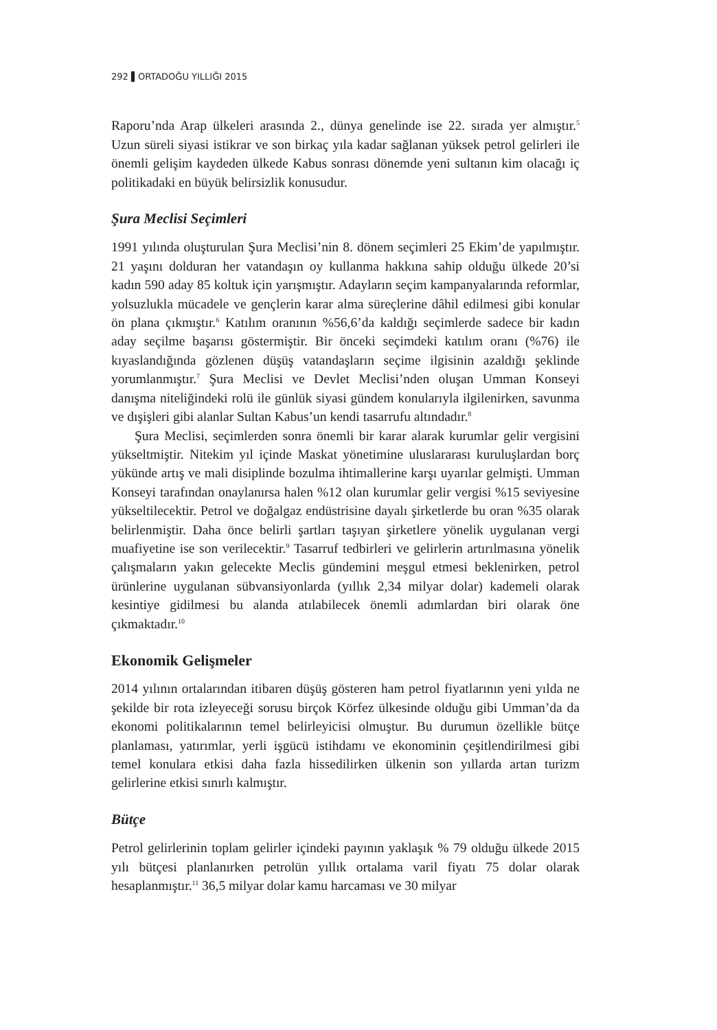292 ▌ORTADOĞU YILLIĞI 2015
Raporu’nda Arap ülkeleri arasında 2., dünya genelinde ise 22. sırada yer almıştır.<sup>5</sup> Uzun süreli siyasi istikrar ve son birkaç yıla kadar sağlanan yüksek petrol gelirleri ile önemli gelişim kaydeden ülkede Kabus sonrası dönemde yeni sultanın kim olacağı iç politikadaki en büyük belirsizlik konusudur.
Şura Meclisi Seçimleri
1991 yılında oluşturulan Şura Meclisi’nin 8. dönem seçimleri 25 Ekim’de yapılmıştır. 21 yaşını dolduran her vatandaşın oy kullanma hakkına sahip olduğu ülkede 20’si kadın 590 aday 85 koltuk için yarışmıştır. Adayların seçim kampanyalarında reformlar, yolsuzlukla mücadele ve gençlerin karar alma süreçlerine dâhil edilmesi gibi konular ön plana çıkmıştır.<sup>6</sup> Katılım oranının %56,6’da kaldığı seçimlerde sadece bir kadın aday seçilme başarısı göstermiştir. Bir önceki seçimdeki katılım oranı (%76) ile kıyaslandığında gözlenen düşüş vatandaşların seçime ilgisinin azaldığı şeklinde yorumlanmıştır.<sup>7</sup> Şura Meclisi ve Devlet Meclisi’nden oluşan Umman Konseyi danışma niteliğindeki rolü ile günlük siyasi gündem konularıyla ilgilenirken, savunma ve dışişleri gibi alanlar Sultan Kabus’un kendi tasarrufu altındadır.<sup>8</sup>
Şura Meclisi, seçimlerden sonra önemli bir karar alarak kurumlar gelir vergisini yükseltmiştir. Nitekim yıl içinde Maskat yönetimine uluslararası kuruluşlardan borç yükünde artış ve mali disiplinde bozulma ihtimallerine karşı uyarılar gelmişti. Umman Konseyi tarafından onaylanırsa halen %12 olan kurumlar gelir vergisi %15 seviyesine yükseltilecektir. Petrol ve doğalgaz endüstrisine dayalı şirketlerde bu oran %35 olarak belirlenmiştir. Daha önce belirli şartları taşıyan şirketlere yönelik uygulanan vergi muafiyetine ise son verilecektir.<sup>9</sup> Tasarruf tedbirleri ve gelirlerin artırılmasına yönelik çalışmaların yakın gelecekte Meclis gündemini meşgul etmesi beklenirken, petrol ürünlerine uygulanan sübvansiyonlarda (yıllık 2,34 milyar dolar) kademeli olarak kesintiye gidilmesi bu alanda atılabilecek önemli adımlardan biri olarak öne çıkmaktadır.<sup>10</sup>
Ekonomik Gelişmeler
2014 yılının ortalarından itibaren düşüş gösteren ham petrol fiyatlarının yeni yılda ne şekilde bir rota izleyeceği sorusu birçok Körfez ülkesinde olduğu gibi Umman’da da ekonomi politikalarının temel belirleyicisi olmuştur. Bu durumun özellikle bütçe planlaması, yatırımlar, yerli işgücü istihdamı ve ekonominin çeşitlendirilmesi gibi temel konulara etkisi daha fazla hissedilirken ülkenin son yıllarda artan turizm gelirlerine etkisi sınırlı kalmıştır.
Bütçe
Petrol gelirlerinin toplam gelirler içindeki payının yaklaşık % 79 olduğu ülkede 2015 yılı bütçesi planlanırken petrolün yıllık ortalama varil fiyatı 75 dolar olarak hesaplanmıştır.<sup>11</sup> 36,5 milyar dolar kamu harcaması ve 30 milyar